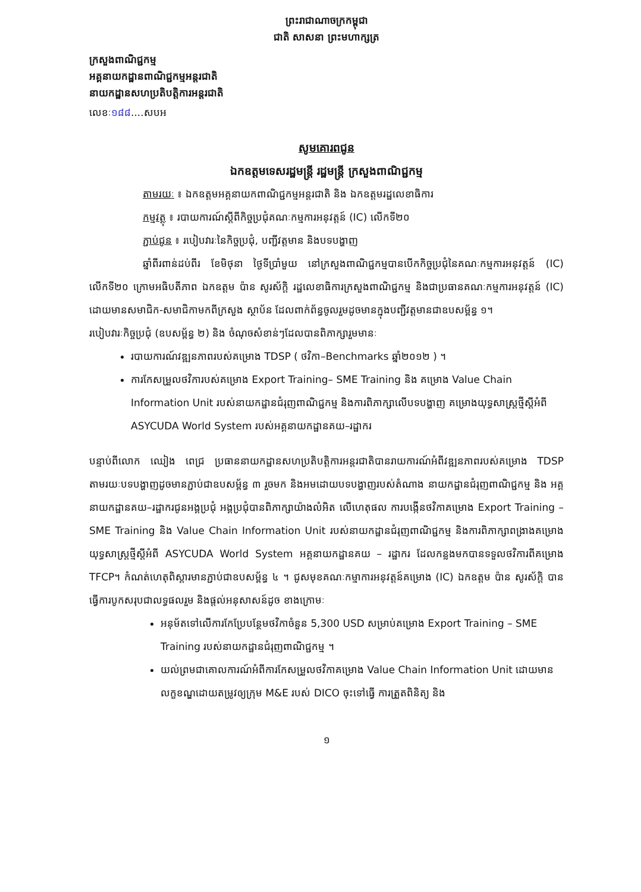ព្រះរាជាណាចក្រកម្ពុជា
ជាតិ សាសនា ព្រះមហាក្សត្រ
ក្រសួងពាណិជ្ជកម្ម
អគ្គនាយកដ្ឋានពាណិជ្ជកម្មអន្តរជាតិ
នាយកដ្ឋានសហប្រតិបត្តិការអន្តរជាតិ
លេខៈ១៨៨....សបអ
សូមគោរពជូន
ឯកឧត្តមទេសរដ្ឋមន្ត្រី រដ្ឋមន្ត្រី ក្រសួងពាណិជ្ជកម្ម
តាមរយៈ ៖ ឯកឧត្តមអគ្គនាយកពាណិជ្ជកម្មអន្តរជាតិ និង ឯកឧត្តមរដ្ឋលេខាធិការ
កម្មវត្ថុ ៖ របាយការណ៍ស្តីពីកិច្ចប្រជុំគណៈកម្មការអនុវត្តន៍ (IC) លើកទី២០
ភ្ជាប់ជូន ៖ របៀបវារៈនៃកិច្ចប្រជុំ, បញ្ជីវត្តមាន និងបទបង្ហាញ
ឆ្នាំពីរពាន់ដប់ពីរ ខែមិថុនា ថ្ងៃទីប្រាំមួយ នៅក្រសួងពាណិជ្ជកម្មបានបើកកិច្ចប្រជុំនៃគណៈកម្មការអនុវត្តន៍ (IC) លើកទី២០ ក្រោមអធិបតីភាព ឯកឧត្តម ប៉ាន សូរស័ក្តិ រដ្ឋលេខាធិការក្រសួងពាណិជ្ជកម្ម និងជាប្រធានគណៈកម្មការអនុវត្តន៍ (IC) ដោយមានសមាជិក-សមាជិកាមកពីក្រសួង ស្ថាប័ន ដែលពាក់ព័ន្ធចូលរួមដូចមានក្នុងបញ្ជីវត្តមានជាឧបសម្ព័ន្ធ ១។
របៀបវារៈកិច្ចប្រជុំ (ឧបសម្ព័ន្ធ ២) និង ចំណុចសំខាន់ៗដែលបានពិភាក្សារួមមានៈ
របាយការណ៍វឌ្ឍនភាពរបស់គម្រោង TDSP ( ថវិកា–Benchmarks ឆ្នាំ២០១២ ) ។
ការកែសម្រួលថវិការបស់គម្រោង Export Training– SME Training និង គម្រោង Value Chain Information Unit របស់នាយកដ្ឋានជំរុញពាណិជ្ជកម្ម និងការពិភាក្សាលើបទបង្ហាញ គម្រោងយុទ្ធសាស្ត្រថ្មីស្តីអំពី ASYCUDA World System របស់អគ្គនាយកដ្ឋានគយ–រដ្ឋាករ
បន្ទាប់ពីលោក ឈៀង ពេជ្រ ប្រធាននាយកដ្ឋានសហប្រតិបត្តិការអន្តរជាតិបានរាយការណ៍អំពីវឌ្ឍនភាពរបស់គម្រោង TDSP តាមរយៈបទបង្ហាញដូចមានភ្ជាប់ជាឧបសម្ព័ន្ធ ៣ រួចមក និងអមដោយបទបង្ហាញរបស់តំណាង នាយកដ្ឋានជំរុញពាណិជ្ជកម្ម និង អគ្គនាយកដ្ឋានគយ–រដ្ឋាករជូនអង្គប្រជុំ អង្គប្រជុំបានពិភាក្សាយ៉ាងលំអិត លើហេតុផល ការបង្កើនថវិកាគម្រោង Export Training – SME Training និង Value Chain Information Unit របស់នាយកដ្ឋានជំរុញពាណិជ្ជកម្ម និងការពិភាក្សាពង្រាងគម្រោងយុទ្ធសាស្ត្រថ្មីស្តីអំពី ASYCUDA World System អគ្គនាយកដ្ឋានគយ – រដ្ឋាករ ដែលកន្លងមកបានទទួលថវិការពីគម្រោង TFCP។ កំណត់ហេតុពិស្តារមានភ្ជាប់ជាឧបសម្ព័ន្ធ ៤ ។ ជូសមុខគណៈកម្មាការអនុវត្តន៍គម្រោង (IC) ឯកឧត្តម ប៉ាន សូរស័ក្តិ បានធ្វើការបូកសរុបជាលទ្ធផលរួម និងផ្តល់អនុសាសន៍ដូច ខាងក្រោមៈ
អនុម័តទៅលើការកែប្រែបន្ថែមថវិកាចំនួន 5,300 USD សម្រាប់គម្រោង Export Training – SME Training របស់នាយកដ្ឋានជំរុញពាណិជ្ជកម្ម ។
យល់ព្រមជាគោលការណ៍អំពីការកែសម្រួលថវិកាគម្រោង Value Chain Information Unit ដោយមានលក្ខខណ្ឌដោយតម្រូវឲ្យក្រុម M&E របស់ DICO ចុះទៅធ្វើ ការត្រួតពិនិត្យ និង
១